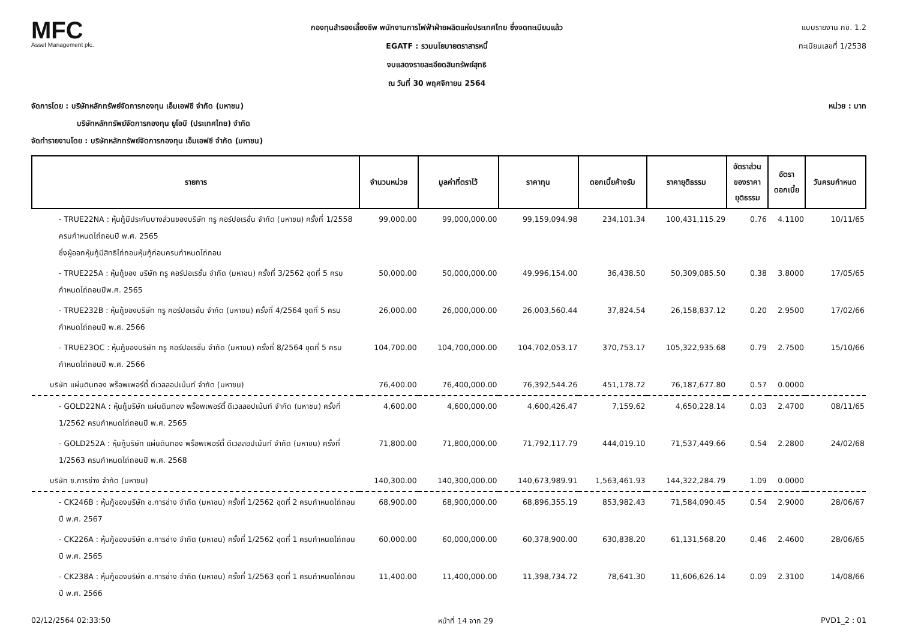MFC
Asset Management plc.
กองทุนสำรองเลี้ยงชีพ พนักงานการไฟฟ้าฝ่ายผลิตแห่งประเทศไทย ซึ่งจดทะเบียนแล้ว
EGATF : รวมนโยบายตราสารหนี้
งบแสดงรายละเอียดสินทรัพย์สุทธิ
ณ วันที่ 30 พฤศจิกายน 2564
แบบรายงาน กช. 1.2
ทะเบียนเลขที่ 1/2538
จัดการโดย : บริษัทหลักทรัพย์จัดการกองทุน เอ็มเอฟซี จำกัด (มหาชน)
บริษัทหลักทรัพย์จัดการกองทุน ยูโอบี (ประเทศไทย) จำกัด
จัดทำรายงานโดย : บริษัทหลักทรัพย์จัดการกองทุน เอ็มเอฟซี จำกัด (มหาชน)
หน่วย : บาท
| รายการ | จำนวนหน่วย | มูลค่าที่ตราไว้ | ราคาทุน | ดอกเบี้ยค้างรับ | ราคายุติธรรม | อัตราส่วน ของราคา ยุติธรรม | อัตรา ดอกเบี้ย | วันครบกำหนด |
| --- | --- | --- | --- | --- | --- | --- | --- | --- |
| - TRUE22NA : หุ้นกู้มีประกันบางส่วนของบริษัท ทรู คอร์ปอเรชั่น จำกัด (มหาชน) ครั้งที่ 1/2558 ครบกำหนดไถ่ถอนปี พ.ศ. 2565 ซึ่งผู้ออกหุ้นกู้มีสิทธิไถ่ถอนหุ้นกู้ก่อนครบกำหนดไถ่ถอน | 99,000.00 | 99,000,000.00 | 99,159,094.98 | 234,101.34 | 100,431,115.29 | 0.76 | 4.1100 | 10/11/65 |
| - TRUE225A : หุ้นกู้ของ บริษัท ทรู คอร์ปอเรชั่น จำกัด (มหาชน) ครั้งที่ 3/2562 ชุดที่ 5 ครบกำหนดไถ่ถอนปีพ.ศ. 2565 | 50,000.00 | 50,000,000.00 | 49,996,154.00 | 36,438.50 | 50,309,085.50 | 0.38 | 3.8000 | 17/05/65 |
| - TRUE232B : หุ้นกู้ของบริษัท ทรู คอร์ปอเรชั่น จำกัด (มหาชน) ครั้งที่ 4/2564 ชุดที่ 5 ครบกำหนดไถ่ถอนปี พ.ศ. 2566 | 26,000.00 | 26,000,000.00 | 26,003,560.44 | 37,824.54 | 26,158,837.12 | 0.20 | 2.9500 | 17/02/66 |
| - TRUE23OC : หุ้นกู้ของบริษัท ทรู คอร์ปอเรชั่น จำกัด (มหาชน) ครั้งที่ 8/2564 ชุดที่ 5 ครบกำหนดไถ่ถอนปี พ.ศ. 2566 | 104,700.00 | 104,700,000.00 | 104,702,053.17 | 370,753.17 | 105,322,935.68 | 0.79 | 2.7500 | 15/10/66 |
| บริษัท แผ่นดินทอง พร็อพเพอร์ตี้ ดีเวลลอปเม้นท์ จำกัด (มหาชน) | 76,400.00 | 76,400,000.00 | 76,392,544.26 | 451,178.72 | 76,187,677.80 | 0.57 | 0.0000 | |
| - GOLD22NA : หุ้นกู้บริษัท แผ่นดินทอง พร็อพเพอร์ตี้ ดีเวลลอปเม้นท์ จำกัด (มหาชน) ครั้งที่ 1/2562 ครบกำหนดไถ่ถอนปี พ.ศ. 2565 | 4,600.00 | 4,600,000.00 | 4,600,426.47 | 7,159.62 | 4,650,228.14 | 0.03 | 2.4700 | 08/11/65 |
| - GOLD252A : หุ้นกู้บริษัท แผ่นดินทอง พร็อพเพอร์ตี้ ดีเวลลอปเม้นท์ จำกัด (มหาชน) ครั้งที่ 1/2563 ครบกำหนดไถ่ถอนปี พ.ศ. 2568 | 71,800.00 | 71,800,000.00 | 71,792,117.79 | 444,019.10 | 71,537,449.66 | 0.54 | 2.2800 | 24/02/68 |
| บริษัท ช.การช่าง จำกัด (มหาชน) | 140,300.00 | 140,300,000.00 | 140,673,989.91 | 1,563,461.93 | 144,322,284.79 | 1.09 | 0.0000 | |
| - CK246B : หุ้นกู้ของบริษัท ช.การช่าง จำกัด (มหาชน) ครั้งที่ 1/2562 ชุดที่ 2 ครบกำหนดไถ่ถอนปี พ.ศ. 2567 | 68,900.00 | 68,900,000.00 | 68,896,355.19 | 853,982.43 | 71,584,090.45 | 0.54 | 2.9000 | 28/06/67 |
| - CK226A : หุ้นกู้ของบริษัท ช.การช่าง จำกัด (มหาชน) ครั้งที่ 1/2562 ชุดที่ 1 ครบกำหนดไถ่ถอนปี พ.ศ. 2565 | 60,000.00 | 60,000,000.00 | 60,378,900.00 | 630,838.20 | 61,131,568.20 | 0.46 | 2.4600 | 28/06/65 |
| - CK238A : หุ้นกู้ของบริษัท ช.การช่าง จำกัด (มหาชน) ครั้งที่ 1/2563 ชุดที่ 1 ครบกำหนดไถ่ถอนปี พ.ศ. 2566 | 11,400.00 | 11,400,000.00 | 11,398,734.72 | 78,641.30 | 11,606,626.14 | 0.09 | 2.3100 | 14/08/66 |
02/12/2564 02:33:50 หน้าที่ 14 จาก 29 PVD1_2 : 01